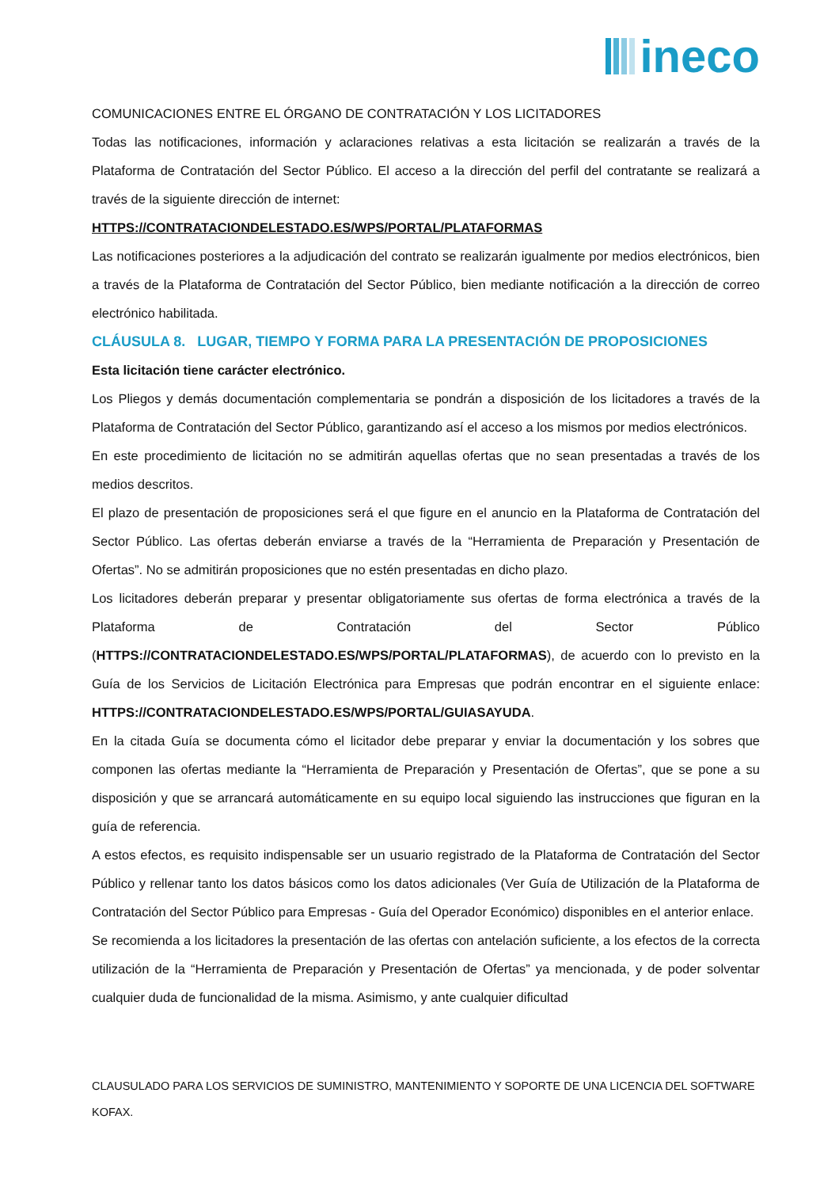ineco
COMUNICACIONES ENTRE EL ÓRGANO DE CONTRATACIÓN Y LOS LICITADORES
Todas las notificaciones, información y aclaraciones relativas a esta licitación se realizarán a través de la Plataforma de Contratación del Sector Público. El acceso a la dirección del perfil del contratante se realizará a través de la siguiente dirección de internet:
HTTPS://CONTRATACIONDELESTADO.ES/WPS/PORTAL/PLATAFORMAS
Las notificaciones posteriores a la adjudicación del contrato se realizarán igualmente por medios electrónicos, bien a través de la Plataforma de Contratación del Sector Público, bien mediante notificación a la dirección de correo electrónico habilitada.
CLÁUSULA 8. LUGAR, TIEMPO Y FORMA PARA LA PRESENTACIÓN DE PROPOSICIONES
Esta licitación tiene carácter electrónico.
Los Pliegos y demás documentación complementaria se pondrán a disposición de los licitadores a través de la Plataforma de Contratación del Sector Público, garantizando así el acceso a los mismos por medios electrónicos.
En este procedimiento de licitación no se admitirán aquellas ofertas que no sean presentadas a través de los medios descritos.
El plazo de presentación de proposiciones será el que figure en el anuncio en la Plataforma de Contratación del Sector Público. Las ofertas deberán enviarse a través de la “Herramienta de Preparación y Presentación de Ofertas”. No se admitirán proposiciones que no estén presentadas en dicho plazo.
Los licitadores deberán preparar y presentar obligatoriamente sus ofertas de forma electrónica a través de la Plataforma de Contratación del Sector Público (HTTPS://CONTRATACIONDELESTADO.ES/WPS/PORTAL/PLATAFORMAS), de acuerdo con lo previsto en la Guía de los Servicios de Licitación Electrónica para Empresas que podrán encontrar en el siguiente enlace: HTTPS://CONTRATACIONDELESTADO.ES/WPS/PORTAL/GUIASAYUDA.
En la citada Guía se documenta cómo el licitador debe preparar y enviar la documentación y los sobres que componen las ofertas mediante la “Herramienta de Preparación y Presentación de Ofertas”, que se pone a su disposición y que se arrancará automáticamente en su equipo local siguiendo las instrucciones que figuran en la guía de referencia.
A estos efectos, es requisito indispensable ser un usuario registrado de la Plataforma de Contratación del Sector Público y rellenar tanto los datos básicos como los datos adicionales (Ver Guía de Utilización de la Plataforma de Contratación del Sector Público para Empresas - Guía del Operador Económico) disponibles en el anterior enlace.
Se recomienda a los licitadores la presentación de las ofertas con antelación suficiente, a los efectos de la correcta utilización de la “Herramienta de Preparación y Presentación de Ofertas” ya mencionada, y de poder solventar cualquier duda de funcionalidad de la misma. Asimismo, y ante cualquier dificultad
CLAUSULADO PARA LOS SERVICIOS DE SUMINISTRO, MANTENIMIENTO Y SOPORTE DE UNA LICENCIA DEL SOFTWARE KOFAX.